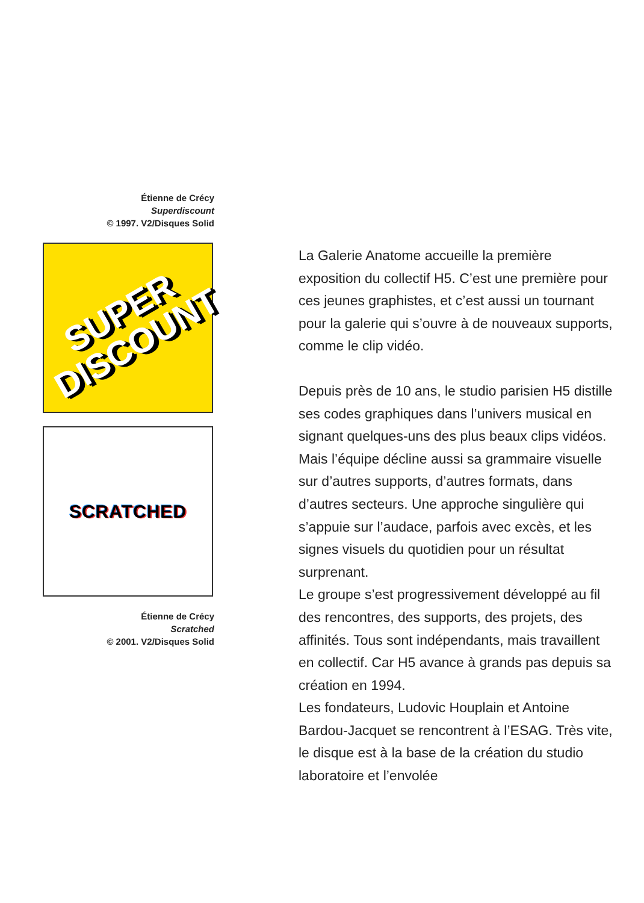Étienne de Crécy
Superdiscount
© 1997. V2/Disques Solid
SUPER
DISCOUNT
SCRATCHED
Étienne de Crécy
Scratched
© 2001. V2/Disques Solid
La Galerie Anatome accueille la première exposition du collectif H5. C’est une première pour ces jeunes graphistes, et c’est aussi un tournant pour la galerie qui s’ouvre à de nouveaux supports, comme le clip vidéo.
Depuis près de 10 ans, le studio parisien H5 distille ses codes graphiques dans l’univers musical en signant quelques-uns des plus beaux clips vidéos. Mais l’équipe décline aussi sa grammaire visuelle sur d’autres supports, d’autres formats, dans d’autres secteurs. Une approche singulière qui s’appuie sur l’audace, parfois avec excès, et les signes visuels du quotidien pour un résultat surprenant.
Le groupe s’est progressivement développé au fil des rencontres, des supports, des projets, des affinités. Tous sont indépendants, mais travaillent en collectif. Car H5 avance à grands pas depuis sa création en 1994.
Les fondateurs, Ludovic Houplain et Antoine Bardou-Jacquet se rencontrent à l’ESAG. Très vite, le disque est à la base de la création du studio laboratoire et l’envolée